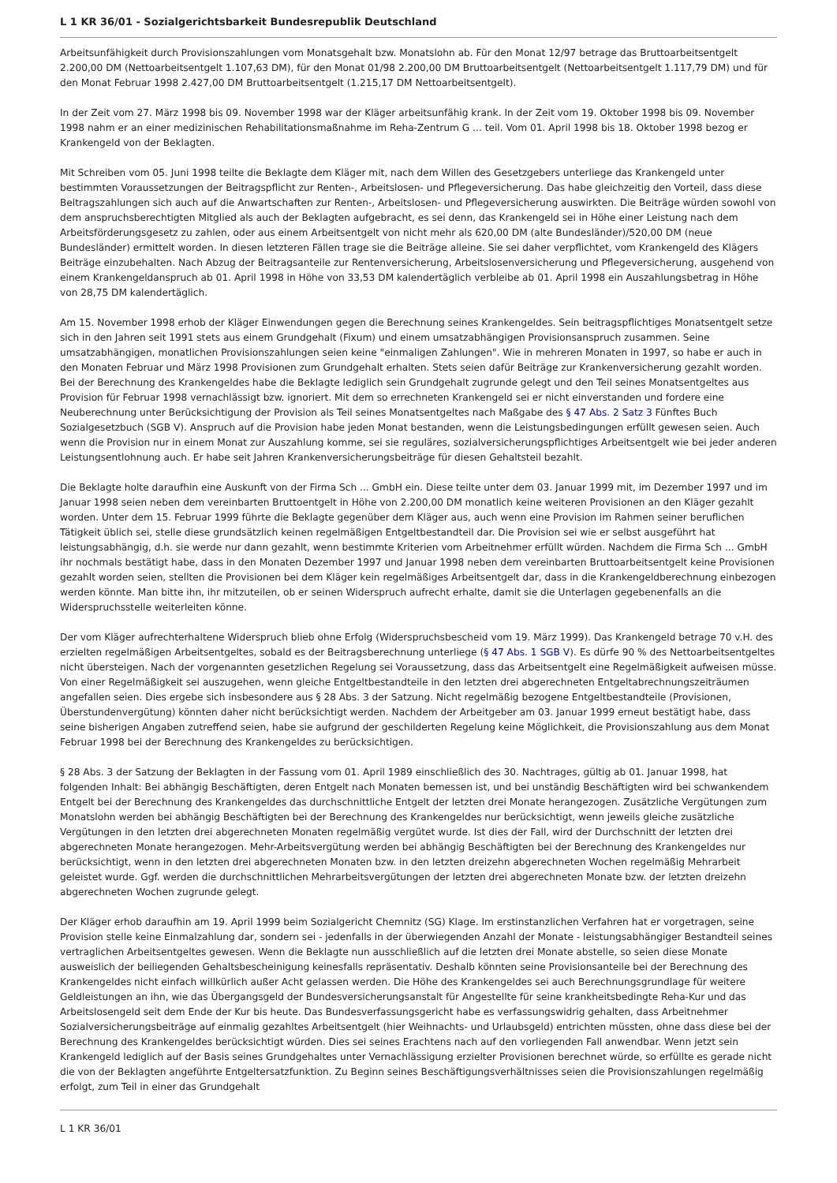L 1 KR 36/01 - Sozialgerichtsbarkeit Bundesrepublik Deutschland
Arbeitsunfähigkeit durch Provisionszahlungen vom Monatsgehalt bzw. Monatslohn ab. Für den Monat 12/97 betrage das Bruttoarbeitsentgelt 2.200,00 DM (Nettoarbeitsentgelt 1.107,63 DM), für den Monat 01/98 2.200,00 DM Bruttoarbeitsentgelt (Nettoarbeitsentgelt 1.117,79 DM) und für den Monat Februar 1998 2.427,00 DM Bruttoarbeitsentgelt (1.215,17 DM Nettoarbeitsentgelt).
In der Zeit vom 27. März 1998 bis 09. November 1998 war der Kläger arbeitsunfähig krank. In der Zeit vom 19. Oktober 1998 bis 09. November 1998 nahm er an einer medizinischen Rehabilitationsmaßnahme im Reha-Zentrum G ... teil. Vom 01. April 1998 bis 18. Oktober 1998 bezog er Krankengeld von der Beklagten.
Mit Schreiben vom 05. Juni 1998 teilte die Beklagte dem Kläger mit, nach dem Willen des Gesetzgebers unterliege das Krankengeld unter bestimmten Voraussetzungen der Beitragspflicht zur Renten-, Arbeitslosen- und Pflegeversicherung. Das habe gleichzeitig den Vorteil, dass diese Beitragszahlungen sich auch auf die Anwartschaften zur Renten-, Arbeitslosen- und Pflegeversicherung auswirkten. Die Beiträge würden sowohl von dem anspruchsberechtigten Mitglied als auch der Beklagten aufgebracht, es sei denn, das Krankengeld sei in Höhe einer Leistung nach dem Arbeitsförderungsgesetz zu zahlen, oder aus einem Arbeitsentgelt von nicht mehr als 620,00 DM (alte Bundesländer)/520,00 DM (neue Bundesländer) ermittelt worden. In diesen letzteren Fällen trage sie die Beiträge alleine. Sie sei daher verpflichtet, vom Krankengeld des Klägers Beiträge einzubehalten. Nach Abzug der Beitragsanteile zur Rentenversicherung, Arbeitslosenversicherung und Pflegeversicherung, ausgehend von einem Krankengeldanspruch ab 01. April 1998 in Höhe von 33,53 DM kalendertäglich verbleibe ab 01. April 1998 ein Auszahlungsbetrag in Höhe von 28,75 DM kalendertäglich.
Am 15. November 1998 erhob der Kläger Einwendungen gegen die Berechnung seines Krankengeldes. Sein beitragspflichtiges Monatsentgelt setze sich in den Jahren seit 1991 stets aus einem Grundgehalt (Fixum) und einem umsatzabhängigen Provisionsanspruch zusammen. Seine umsatzabhängigen, monatlichen Provisionszahlungen seien keine "einmaligen Zahlungen". Wie in mehreren Monaten in 1997, so habe er auch in den Monaten Februar und März 1998 Provisionen zum Grundgehalt erhalten. Stets seien dafür Beiträge zur Krankenversicherung gezahlt worden. Bei der Berechnung des Krankengeldes habe die Beklagte lediglich sein Grundgehalt zugrunde gelegt und den Teil seines Monatsentgeltes aus Provision für Februar 1998 vernachlässigt bzw. ignoriert. Mit dem so errechneten Krankengeld sei er nicht einverstanden und fordere eine Neuberechnung unter Berücksichtigung der Provision als Teil seines Monatsentgeltes nach Maßgabe des § 47 Abs. 2 Satz 3 Fünftes Buch Sozialgesetzbuch (SGB V). Anspruch auf die Provision habe jeden Monat bestanden, wenn die Leistungsbedingungen erfüllt gewesen seien. Auch wenn die Provision nur in einem Monat zur Auszahlung komme, sei sie reguläres, sozialversicherungspflichtiges Arbeitsentgelt wie bei jeder anderen Leistungsentlohnung auch. Er habe seit Jahren Krankenversicherungsbeiträge für diesen Gehaltsteil bezahlt.
Die Beklagte holte daraufhin eine Auskunft von der Firma Sch ... GmbH ein. Diese teilte unter dem 03. Januar 1999 mit, im Dezember 1997 und im Januar 1998 seien neben dem vereinbarten Bruttoentgelt in Höhe von 2.200,00 DM monatlich keine weiteren Provisionen an den Kläger gezahlt worden. Unter dem 15. Februar 1999 führte die Beklagte gegenüber dem Kläger aus, auch wenn eine Provision im Rahmen seiner beruflichen Tätigkeit üblich sei, stelle diese grundsätzlich keinen regelmäßigen Entgeltbestandteil dar. Die Provision sei wie er selbst ausgeführt hat leistungsabhängig, d.h. sie werde nur dann gezahlt, wenn bestimmte Kriterien vom Arbeitnehmer erfüllt würden. Nachdem die Firma Sch ... GmbH ihr nochmals bestätigt habe, dass in den Monaten Dezember 1997 und Januar 1998 neben dem vereinbarten Bruttoarbeitsentgelt keine Provisionen gezahlt worden seien, stellten die Provisionen bei dem Kläger kein regelmäßiges Arbeitsentgelt dar, dass in die Krankengeldberechnung einbezogen werden könnte. Man bitte ihn, ihr mitzuteilen, ob er seinen Widerspruch aufrecht erhalte, damit sie die Unterlagen gegebenenfalls an die Widerspruchsstelle weiterleiten könne.
Der vom Kläger aufrechterhaltene Widerspruch blieb ohne Erfolg (Widerspruchsbescheid vom 19. März 1999). Das Krankengeld betrage 70 v.H. des erzielten regelmäßigen Arbeitsentgeltes, sobald es der Beitragsberechnung unterliege (§ 47 Abs. 1 SGB V). Es dürfe 90 % des Nettoarbeitsentgeltes nicht übersteigen. Nach der vorgenannten gesetzlichen Regelung sei Voraussetzung, dass das Arbeitsentgelt eine Regelmäßigkeit aufweisen müsse. Von einer Regelmäßigkeit sei auszugehen, wenn gleiche Entgeltbestandteile in den letzten drei abgerechneten Entgeltabrechnungszeiträumen angefallen seien. Dies ergebe sich insbesondere aus § 28 Abs. 3 der Satzung. Nicht regelmäßig bezogene Entgeltbestandteile (Provisionen, Überstundenvergütung) könnten daher nicht berücksichtigt werden. Nachdem der Arbeitgeber am 03. Januar 1999 erneut bestätigt habe, dass seine bisherigen Angaben zutreffend seien, habe sie aufgrund der geschilderten Regelung keine Möglichkeit, die Provisionszahlung aus dem Monat Februar 1998 bei der Berechnung des Krankengeldes zu berücksichtigen.
§ 28 Abs. 3 der Satzung der Beklagten in der Fassung vom 01. April 1989 einschließlich des 30. Nachtrages, gültig ab 01. Januar 1998, hat folgenden Inhalt: Bei abhängig Beschäftigten, deren Entgelt nach Monaten bemessen ist, und bei unständig Beschäftigten wird bei schwankendem Entgelt bei der Berechnung des Krankengeldes das durchschnittliche Entgelt der letzten drei Monate herangezogen. Zusätzliche Vergütungen zum Monatslohn werden bei abhängig Beschäftigten bei der Berechnung des Krankengeldes nur berücksichtigt, wenn jeweils gleiche zusätzliche Vergütungen in den letzten drei abgerechneten Monaten regelmäßig vergütet wurde. Ist dies der Fall, wird der Durchschnitt der letzten drei abgerechneten Monate herangezogen. Mehr-Arbeitsvergütung werden bei abhängig Beschäftigten bei der Berechnung des Krankengeldes nur berücksichtigt, wenn in den letzten drei abgerechneten Monaten bzw. in den letzten dreizehn abgerechneten Wochen regelmäßig Mehrarbeit geleistet wurde. Ggf. werden die durchschnittlichen Mehrarbeitsvergütungen der letzten drei abgerechneten Monate bzw. der letzten dreizehn abgerechneten Wochen zugrunde gelegt.
Der Kläger erhob daraufhin am 19. April 1999 beim Sozialgericht Chemnitz (SG) Klage. Im erstinstanzlichen Verfahren hat er vorgetragen, seine Provision stelle keine Einmalzahlung dar, sondern sei - jedenfalls in der überwiegenden Anzahl der Monate - leistungsabhängiger Bestandteil seines vertraglichen Arbeitsentgeltes gewesen. Wenn die Beklagte nun ausschließlich auf die letzten drei Monate abstelle, so seien diese Monate ausweislich der beiliegenden Gehaltsbescheinigung keinesfalls repräsentativ. Deshalb könnten seine Provisionsanteile bei der Berechnung des Krankengeldes nicht einfach willkürlich außer Acht gelassen werden. Die Höhe des Krankengeldes sei auch Berechnungsgrundlage für weitere Geldleistungen an ihn, wie das Übergangsgeld der Bundesversicherungsanstalt für Angestellte für seine krankheitsbedingte Reha-Kur und das Arbeitslosengeld seit dem Ende der Kur bis heute. Das Bundesverfassungsgericht habe es verfassungswidrig gehalten, dass Arbeitnehmer Sozialversicherungsbeiträge auf einmalig gezahltes Arbeitsentgelt (hier Weihnachts- und Urlaubsgeld) entrichten müssten, ohne dass diese bei der Berechnung des Krankengeldes berücksichtigt würden. Dies sei seines Erachtens nach auf den vorliegenden Fall anwendbar. Wenn jetzt sein Krankengeld lediglich auf der Basis seines Grundgehaltes unter Vernachlässigung erzielter Provisionen berechnet würde, so erfüllte es gerade nicht die von der Beklagten angeführte Entgeltersatzfunktion. Zu Beginn seines Beschäftigungsverhältnisses seien die Provisionszahlungen regelmäßig erfolgt, zum Teil in einer das Grundgehalt
L 1 KR 36/01